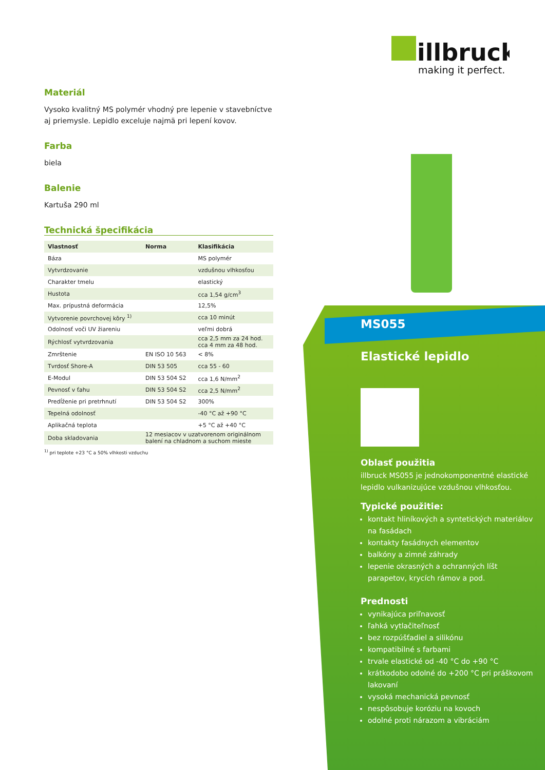illbruck
making it perfect.
Materiál
Vysoko kvalitný MS polymér vhodný pre lepenie v stavebníctve aj priemysle. Lepidlo exceluje najmä pri lepení kovov.
Farba
biela
Balenie
Kartuša 290 ml
Technická špecifikácia
| Vlastnosť | Norma | Klasifikácia |
| --- | --- | --- |
| Báza | | MS polymér |
| Vytvrdzovanie | | vzdušnou vlhkosťou |
| Charakter tmelu | | elastický |
| Hustota | | cca 1,54 g/cm<sup>3</sup> |
| Max. prípustná deformácia | | 12,5% |
| Vytvorenie povrchovej kôry <sup>1)</sup> | | cca 10 minút |
| Odolnosť voči UV žiareniu | | veľmi dobrá |
| Rýchlosť vytvrdzovania | | cca 2,5 mm za 24 hod. cca 4 mm za 48 hod. |
| Zmrštenie | EN ISO 10 563 | < 8% |
| Tvrdosť Shore-A | DIN 53 505 | cca 55 - 60 |
| E-Modul | DIN 53 504 S2 | cca 1,6 N/mm<sup>2</sup> |
| Pevnosť v ťahu | DIN 53 504 S2 | cca 2,5 N/mm<sup>2</sup> |
| Predĺženie pri pretrhnutí | DIN 53 504 S2 | 300% |
| Tepelná odolnosť | | -40 °C až +90 °C |
| Aplikačná teplota | | +5 °C až +40 °C |
| Doba skladovania | 12 mesiacov v uzatvorenom originálnom balení na chladnom a suchom mieste | |
<sup>1)</sup> pri teplote +23 °C a 50% vlhkosti vzduchu
MS055
Elastické lepidlo
Oblasť použitia
illbruck MS055 je jednokomponentné elastické lepidlo vulkanizujúce vzdušnou vlhkosťou.
Typické použitie:
kontakt hliníkových a syntetických materiálov na fasádach
kontakty fasádnych elementov
balkóny a zimné záhrady
lepenie okrasných a ochranných líšt parapetov, krycích rámov a pod.
Prednosti
vynikajúca priľnavosť
ľahká vytlačiteľnosť
bez rozpúšťadiel a silikónu
kompatibilné s farbami
trvale elastické od -40 °C do +90 °C
krátkodobo odolné do +200 °C pri práškovom lakovaní
vysoká mechanická pevnosť
nespôsobuje koróziu na kovoch
odolné proti nárazom a vibráciám